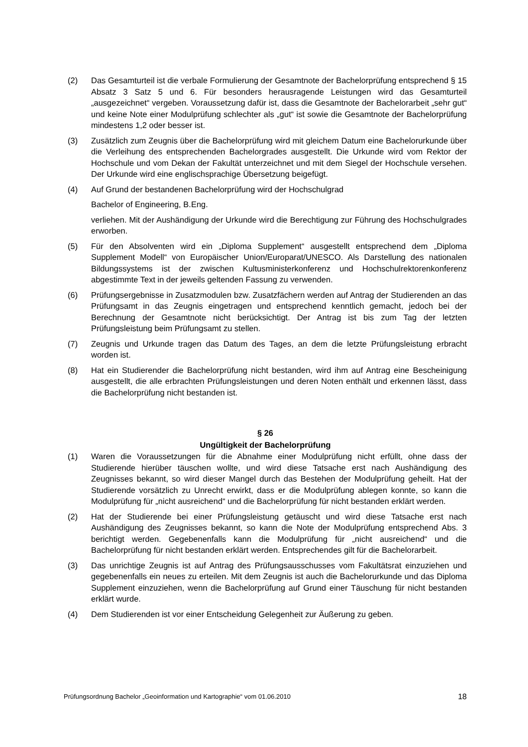(2) Das Gesamturteil ist die verbale Formulierung der Gesamtnote der Bachelorprüfung entsprechend § 15 Absatz 3 Satz 5 und 6. Für besonders herausragende Leistungen wird das Gesamturteil „ausgezeichnet“ vergeben. Voraussetzung dafür ist, dass die Gesamtnote der Bachelorarbeit „sehr gut“ und keine Note einer Modulprüfung schlechter als „gut“ ist sowie die Gesamtnote der Bachelorprüfung mindestens 1,2 oder besser ist.
(3) Zusätzlich zum Zeugnis über die Bachelorprüfung wird mit gleichem Datum eine Bachelorurkunde über die Verleihung des entsprechenden Bachelorgrades ausgestellt. Die Urkunde wird vom Rektor der Hochschule und vom Dekan der Fakultät unterzeichnet und mit dem Siegel der Hochschule versehen. Der Urkunde wird eine englischsprachige Übersetzung beigefügt.
(4) Auf Grund der bestandenen Bachelorprüfung wird der Hochschulgrad
Bachelor of Engineering, B.Eng.
verliehen. Mit der Aushändigung der Urkunde wird die Berechtigung zur Führung des Hochschulgrades erworben.
(5) Für den Absolventen wird ein „Diploma Supplement“ ausgestellt entsprechend dem „Diploma Supplement Modell“ von Europäischer Union/Europarat/UNESCO. Als Darstellung des nationalen Bildungssystems ist der zwischen Kultusministerkonferenz und Hochschulrektorenkonferenz abgestimmte Text in der jeweils geltenden Fassung zu verwenden.
(6) Prüfungsergebnisse in Zusatzmodulen bzw. Zusatzfächern werden auf Antrag der Studierenden an das Prüfungsamt in das Zeugnis eingetragen und entsprechend kenntlich gemacht, jedoch bei der Berechnung der Gesamtnote nicht berücksichtigt. Der Antrag ist bis zum Tag der letzten Prüfungsleistung beim Prüfungsamt zu stellen.
(7) Zeugnis und Urkunde tragen das Datum des Tages, an dem die letzte Prüfungsleistung erbracht worden ist.
(8) Hat ein Studierender die Bachelorprüfung nicht bestanden, wird ihm auf Antrag eine Bescheinigung ausgestellt, die alle erbrachten Prüfungsleistungen und deren Noten enthält und erkennen lässt, dass die Bachelorprüfung nicht bestanden ist.
§ 26
Ungültigkeit der Bachelorprüfung
(1) Waren die Voraussetzungen für die Abnahme einer Modulprüfung nicht erfüllt, ohne dass der Studierende hierüber täuschen wollte, und wird diese Tatsache erst nach Aushändigung des Zeugnisses bekannt, so wird dieser Mangel durch das Bestehen der Modulprüfung geheilt. Hat der Studierende vorsätzlich zu Unrecht erwirkt, dass er die Modulprüfung ablegen konnte, so kann die Modulprüfung für „nicht ausreichend“ und die Bachelorprüfung für nicht bestanden erklärt werden.
(2) Hat der Studierende bei einer Prüfungsleistung getäuscht und wird diese Tatsache erst nach Aushändigung des Zeugnisses bekannt, so kann die Note der Modulprüfung entsprechend Abs. 3 berichtigt werden. Gegebenenfalls kann die Modulprüfung für „nicht ausreichend“ und die Bachelorprüfung für nicht bestanden erklärt werden. Entsprechendes gilt für die Bachelorarbeit.
(3) Das unrichtige Zeugnis ist auf Antrag des Prüfungsausschusses vom Fakultätsrat einzuziehen und gegebenenfalls ein neues zu erteilen. Mit dem Zeugnis ist auch die Bachelorurkunde und das Diploma Supplement einzuziehen, wenn die Bachelorprüfung auf Grund einer Täuschung für nicht bestanden erklärt wurde.
(4) Dem Studierenden ist vor einer Entscheidung Gelegenheit zur Äußerung zu geben.
Prüfungsordnung Bachelor „Geoinformation und Kartographie“ vom 01.06.2010 18